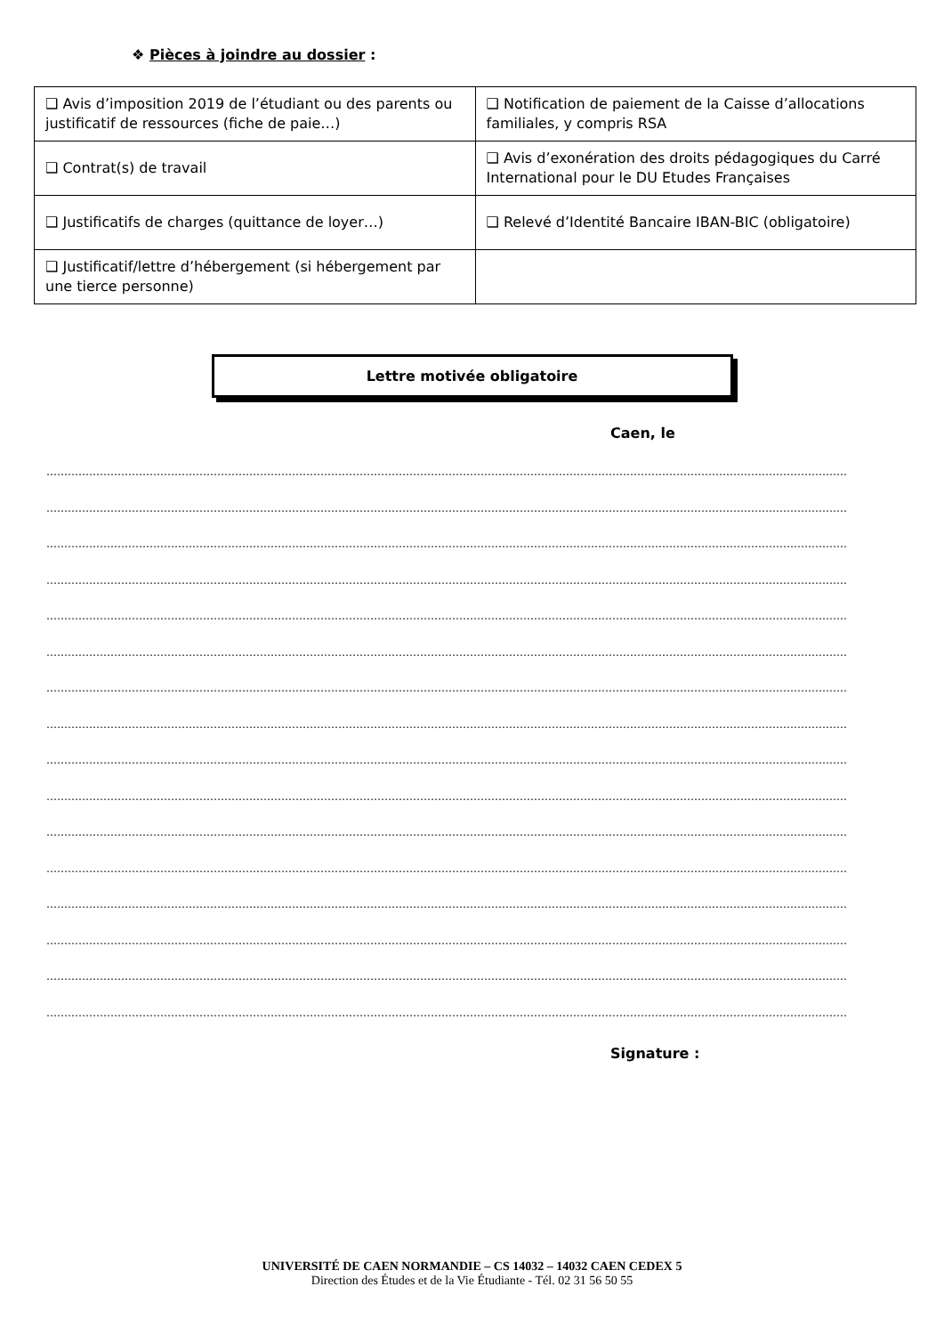❖ Pièces à joindre au dossier :
| ❑ Avis d’imposition 2019 de l’étudiant ou des parents ou justificatif de ressources (fiche de paie…) | ❑ Notification de paiement de la Caisse d’allocations familiales, y compris RSA |
| ❑ Contrat(s) de travail | ❑ Avis d’exonération des droits pédagogiques du Carré International pour le DU Etudes Françaises |
| ❑ Justificatifs de charges (quittance de loyer…) | ❑ Relevé d’Identité Bancaire IBAN-BIC (obligatoire) |
| ❑ Justificatif/lettre d’hébergement (si hébergement par une tierce personne) | |
Lettre motivée obligatoire
Caen, le
………………………………………………………………………………………………………………………………………………………………………………………………………
………………………………………………………………………………………………………………………………………………………………………………………………………
………………………………………………………………………………………………………………………………………………………………………………………………………
………………………………………………………………………………………………………………………………………………………………………………………………………
………………………………………………………………………………………………………………………………………………………………………………………………………
………………………………………………………………………………………………………………………………………………………………………………………………………
………………………………………………………………………………………………………………………………………………………………………………………………………
………………………………………………………………………………………………………………………………………………………………………………………………………
………………………………………………………………………………………………………………………………………………………………………………………………………
………………………………………………………………………………………………………………………………………………………………………………………………………
………………………………………………………………………………………………………………………………………………………………………………………………………
………………………………………………………………………………………………………………………………………………………………………………………………………
………………………………………………………………………………………………………………………………………………………………………………………………………
………………………………………………………………………………………………………………………………………………………………………………………………………
………………………………………………………………………………………………………………………………………………………………………………………………………
………………………………………………………………………………………………………………………………………………………………………………………………………
Signature :
UNIVERSITÉ DE CAEN NORMANDIE – CS 14032 – 14032 CAEN CEDEX 5
Direction des Études et de la Vie Étudiante - Tél. 02 31 56 50 55